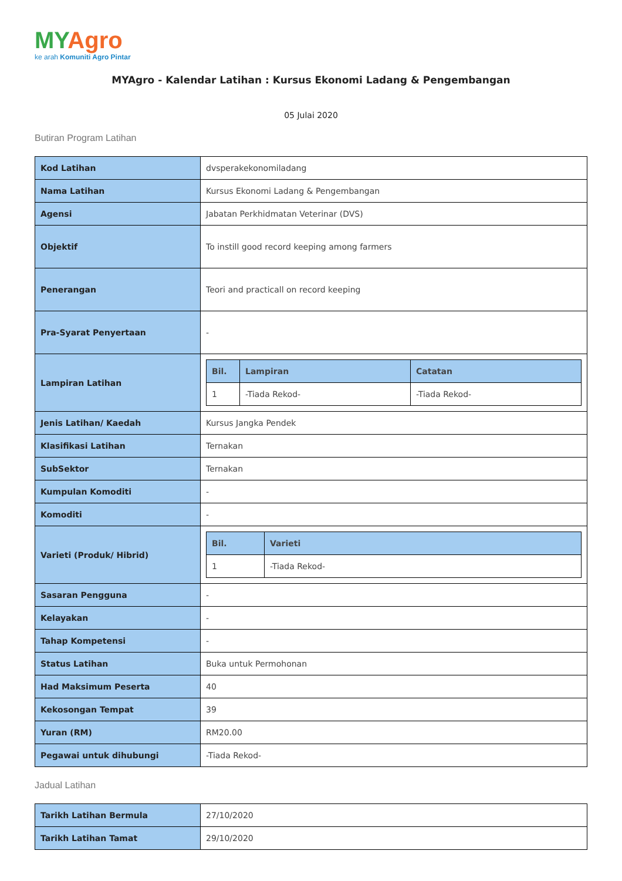MY Agro
ke arah Komuniti Agro Pintar
MYAgro - Kalendar Latihan : Kursus Ekonomi Ladang & Pengembangan
05 Julai 2020
Butiran Program Latihan
| Kod Latihan | dvsperakekonomiladang |
| Nama Latihan | Kursus Ekonomi Ladang & Pengembangan |
| Agensi | Jabatan Perkhidmatan Veterinar (DVS) |
| Objektif | To instill good record keeping among farmers |
| Penerangan | Teori and practicall on record keeping |
| Pra-Syarat Penyertaan | - |
| Lampiran Latihan | / Bil. / Lampiran / Catatan / / --- / --- / --- / / 1 / -Tiada Rekod- / -Tiada Rekod- / |
| Jenis Latihan/ Kaedah | Kursus Jangka Pendek |
| Klasifikasi Latihan | Ternakan |
| SubSektor | Ternakan |
| Kumpulan Komoditi | - |
| Komoditi | - |
| Varieti (Produk/ Hibrid) | / Bil. / Varieti / / --- / --- / / 1 / -Tiada Rekod- / |
| Sasaran Pengguna | - |
| Kelayakan | - |
| Tahap Kompetensi | - |
| Status Latihan | Buka untuk Permohonan |
| Had Maksimum Peserta | 40 |
| Kekosongan Tempat | 39 |
| Yuran (RM) | RM20.00 |
| Pegawai untuk dihubungi | -Tiada Rekod- |
Jadual Latihan
| Tarikh Latihan Bermula | 27/10/2020 |
| Tarikh Latihan Tamat | 29/10/2020 |